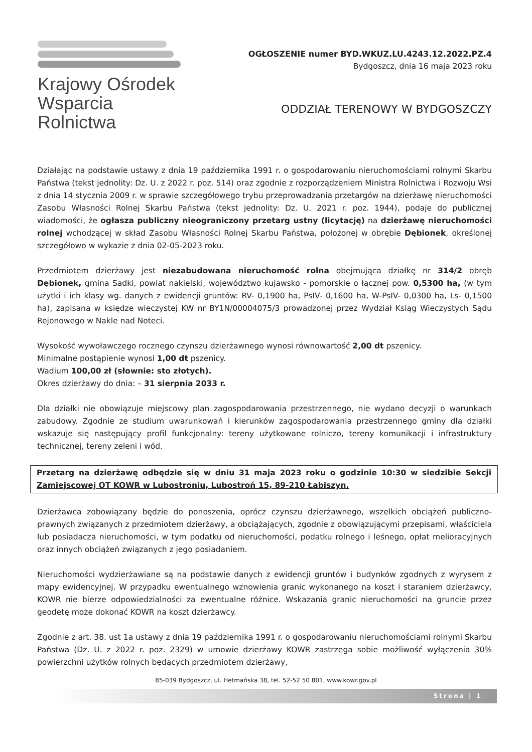Krajowy Ośrodek
Wsparcia Rolnictwa
OGŁOSZENIE numer BYD.WKUZ.LU.4243.12.2022.PZ.4
Bydgoszcz, dnia 16 maja 2023 roku
ODDZIAŁ TERENOWY W BYDGOSZCZY
Działając na podstawie ustawy z dnia 19 października 1991 r. o gospodarowaniu nieruchomościami rolnymi Skarbu Państwa (tekst jednolity: Dz. U. z 2022 r. poz. 514) oraz zgodnie z rozporządzeniem Ministra Rolnictwa i Rozwoju Wsi z dnia 14 stycznia 2009 r. w sprawie szczegółowego trybu przeprowadzania przetargów na dzierżawę nieruchomości Zasobu Własności Rolnej Skarbu Państwa (tekst jednolity: Dz. U. 2021 r. poz. 1944), podaje do publicznej wiadomości, że ogłasza publiczny nieograniczony przetarg ustny (licytację) na dzierżawę nieruchomości rolnej wchodzącej w skład Zasobu Własności Rolnej Skarbu Państwa, położonej w obrębie Dębionek, określonej szczegółowo w wykazie z dnia 02-05-2023 roku.
Przedmiotem dzierżawy jest niezabudowana nieruchomość rolna obejmująca działkę nr 314/2 obręb Dębionek, gmina Sadki, powiat nakielski, województwo kujawsko - pomorskie o łącznej pow. 0,5300 ha, (w tym użytki i ich klasy wg. danych z ewidencji gruntów: RV- 0,1900 ha, PsIV- 0,1600 ha, W-PsIV- 0,0300 ha, Ls- 0,1500 ha), zapisana w księdze wieczystej KW nr BY1N/00004075/3 prowadzonej przez Wydział Ksiąg Wieczystych Sądu Rejonowego w Nakle nad Noteci.
Wysokość wywoławczego rocznego czynszu dzierżawnego wynosi równowartość 2,00 dt pszenicy.
Minimalne postąpienie wynosi 1,00 dt pszenicy.
Wadium 100,00 zł (słownie: sto złotych).
Okres dzierżawy do dnia: – 31 sierpnia 2033 r.
Dla działki nie obowiązuje miejscowy plan zagospodarowania przestrzennego, nie wydano decyzji o warunkach zabudowy. Zgodnie ze studium uwarunkowań i kierunków zagospodarowania przestrzennego gminy dla działki wskazuje się następujący profil funkcjonalny: tereny użytkowane rolniczo, tereny komunikacji i infrastruktury technicznej, tereny zeleni i wód.
Przetarg na dzierżawę odbędzie się w dniu 31 maja 2023 roku o godzinie 10:30 w siedzibie Sekcji Zamiejscowej OT KOWR w Lubostroniu, Lubostroń 15, 89-210 Łabiszyn.
Dzierżawca zobowiązany będzie do ponoszenia, oprócz czynszu dzierżawnego, wszelkich obciążeń publiczno-prawnych związanych z przedmiotem dzierżawy, a obciążających, zgodnie z obowiązującymi przepisami, właściciela lub posiadacza nieruchomości, w tym podatku od nieruchomości, podatku rolnego i leśnego, opłat melioracyjnych oraz innych obciążeń związanych z jego posiadaniem.
Nieruchomości wydzierżawiane są na podstawie danych z ewidencji gruntów i budynków zgodnych z wyrysem z mapy ewidencyjnej. W przypadku ewentualnego wznowienia granic wykonanego na koszt i staraniem dzierżawcy, KOWR nie bierze odpowiedzialności za ewentualne różnice. Wskazania granic nieruchomości na gruncie przez geodetę może dokonać KOWR na koszt dzierżawcy.
Zgodnie z art. 38. ust 1a ustawy z dnia 19 października 1991 r. o gospodarowaniu nieruchomościami rolnymi Skarbu Państwa (Dz. U. z 2022 r. poz. 2329) w umowie dzierżawy KOWR zastrzega sobie możliwość wyłączenia 30% powierzchni użytków rolnych będących przedmiotem dzierżawy,
85-039 Bydgoszcz, ul. Hetmańska 38, tel. 52-52 50 801, www.kowr.gov.pl
Strona | 1